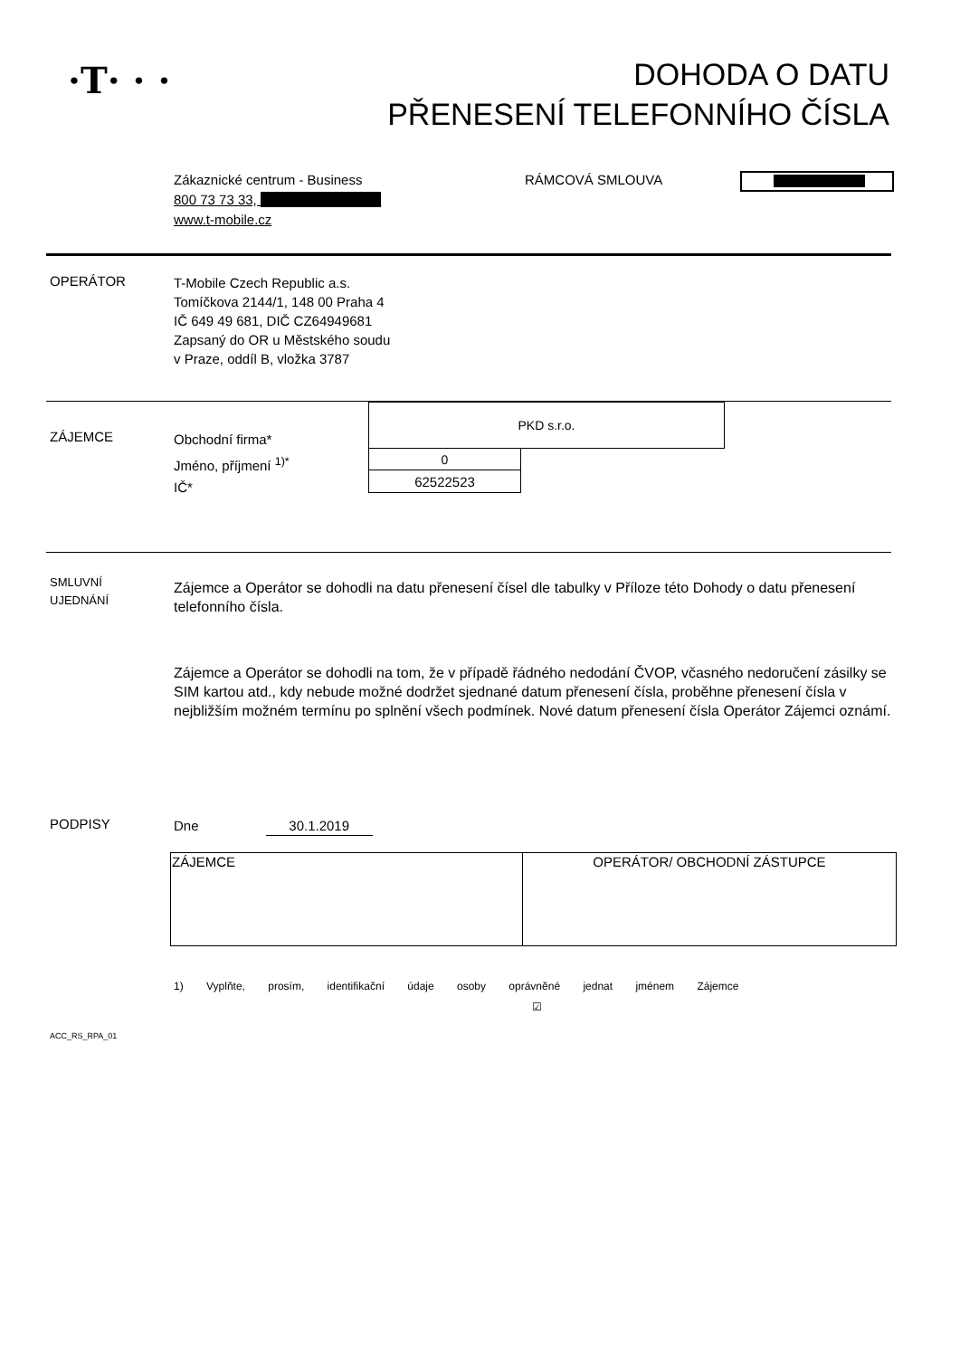·T· · ·
DOHODA O DATU
PŘENESENÍ TELEFONNÍHO ČÍSLA
Zákaznické centrum - Business
800 73 73 33,
www.t-mobile.cz
RÁMCOVÁ SMLOUVA
OPERÁTOR
T-Mobile Czech Republic a.s.
Tomíčkova 2144/1, 148 00 Praha 4
IČ 649 49 681, DIČ CZ64949681
Zapsaný do OR u Městského soudu
v Praze, oddíl B, vložka 3787
ZÁJEMCE
Obchodní firma*
Jméno, příjmení <sup>1)*</sup>
IČ*
| PKD s.r.o. | |
| 0 | |
| 62522523 | |
SMLUVNÍ
UJEDNÁNÍ
Zájemce a Operátor se dohodli na datu přenesení čísel dle tabulky v Příloze této Dohody o datu přenesení telefonního čísla.
Zájemce a Operátor se dohodli na tom, že v případě řádného nedodání ČVOP, včasného nedoručení zásilky se SIM kartou atd., kdy nebude možné dodržet sjednané datum přenesení čísla, proběhne přenesení čísla v nejbližším možném termínu po splnění všech podmínek. Nové datum přenesení čísla Operátor Zájemci oznámí.
PODPISY Dne 30.1.2019
| ZÁJEMCE | OPERÁTOR/ OBCHODNÍ ZÁSTUPCE |
1) Vyplňte, prosím, identifikační údaje osoby oprávněné jednat jménem Zájemce
☑
ACC_RS_RPA_01